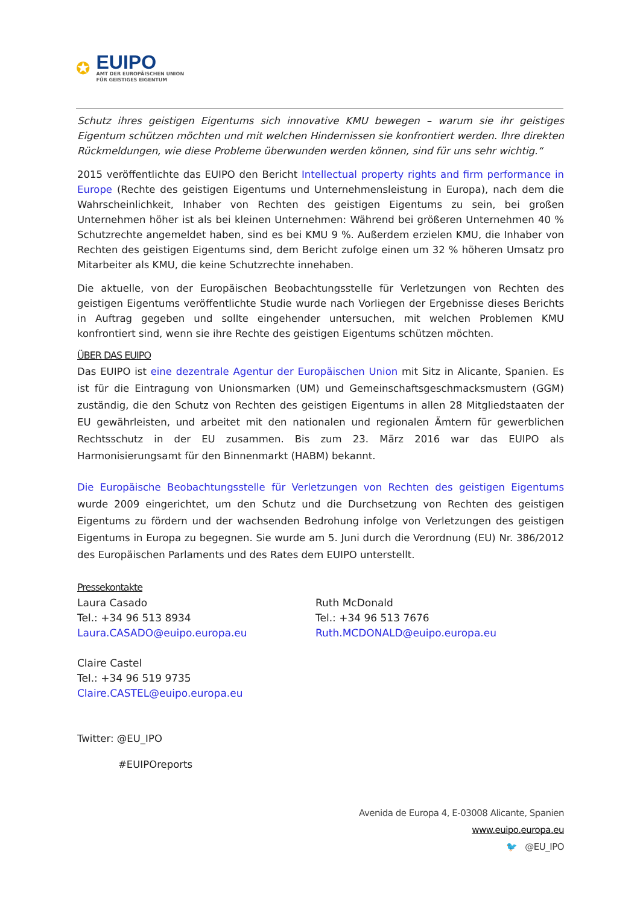✪
EUIPO
AMT DER EUROPÄISCHEN UNION
FÜR GEISTIGES EIGENTUM
Schutz ihres geistigen Eigentums sich innovative KMU bewegen – warum sie ihr geistiges Eigentum schützen möchten und mit welchen Hindernissen sie konfrontiert werden. Ihre direkten Rückmeldungen, wie diese Probleme überwunden werden können, sind für uns sehr wichtig.“
2015 veröffentlichte das EUIPO den Bericht Intellectual property rights and firm performance in Europe (Rechte des geistigen Eigentums und Unternehmensleistung in Europa), nach dem die Wahrscheinlichkeit, Inhaber von Rechten des geistigen Eigentums zu sein, bei großen Unternehmen höher ist als bei kleinen Unternehmen: Während bei größeren Unternehmen 40 % Schutzrechte angemeldet haben, sind es bei KMU 9 %. Außerdem erzielen KMU, die Inhaber von Rechten des geistigen Eigentums sind, dem Bericht zufolge einen um 32 % höheren Umsatz pro Mitarbeiter als KMU, die keine Schutzrechte innehaben.
Die aktuelle, von der Europäischen Beobachtungsstelle für Verletzungen von Rechten des geistigen Eigentums veröffentlichte Studie wurde nach Vorliegen der Ergebnisse dieses Berichts in Auftrag gegeben und sollte eingehender untersuchen, mit welchen Problemen KMU konfrontiert sind, wenn sie ihre Rechte des geistigen Eigentums schützen möchten.
ÜBER DAS EUIPO
Das EUIPO ist eine dezentrale Agentur der Europäischen Union mit Sitz in Alicante, Spanien. Es ist für die Eintragung von Unionsmarken (UM) und Gemeinschaftsgeschmacksmustern (GGM) zuständig, die den Schutz von Rechten des geistigen Eigentums in allen 28 Mitgliedstaaten der EU gewährleisten, und arbeitet mit den nationalen und regionalen Ämtern für gewerblichen Rechtsschutz in der EU zusammen. Bis zum 23. März 2016 war das EUIPO als Harmonisierungsamt für den Binnenmarkt (HABM) bekannt.
Die Europäische Beobachtungsstelle für Verletzungen von Rechten des geistigen Eigentums wurde 2009 eingerichtet, um den Schutz und die Durchsetzung von Rechten des geistigen Eigentums zu fördern und der wachsenden Bedrohung infolge von Verletzungen des geistigen Eigentums in Europa zu begegnen. Sie wurde am 5. Juni durch die Verordnung (EU) Nr. 386/2012 des Europäischen Parlaments und des Rates dem EUIPO unterstellt.
Pressekontakte
Laura Casado
Tel.: +34 96 513 8934
Laura.CASADO@euipo.europa.eu
Claire Castel
Tel.: +34 96 519 9735
Claire.CASTEL@euipo.europa.eu
Ruth McDonald
Tel.: +34 96 513 7676
Ruth.MCDONALD@euipo.europa.eu
Twitter: @EU_IPO
#EUIPOreports
Avenida de Europa 4, E-03008 Alicante, Spanien
www.euipo.europa.eu
🐦 @EU_IPO